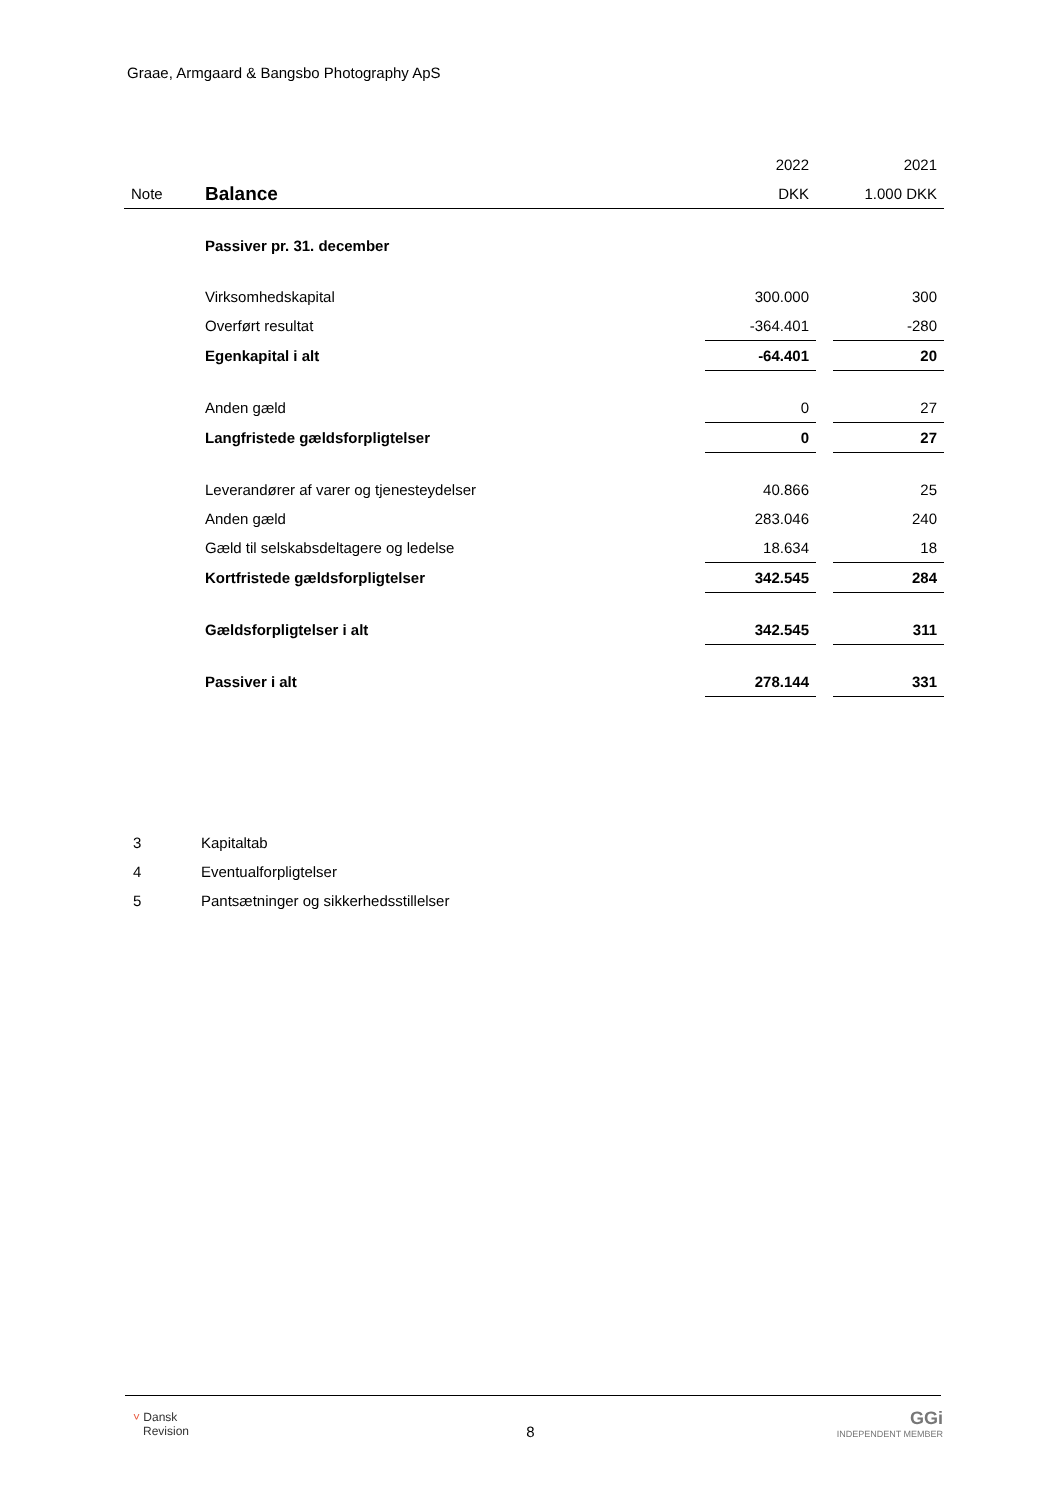Graae, Armgaard & Bangsbo Photography ApS
| | | 2022 | | 2021 |
| Note | Balance | DKK | | 1.000 DKK |
| | Passiver pr. 31. december | | | |
| | Virksomhedskapital | 300.000 | | 300 |
| | Overført resultat | -364.401 | | -280 |
| | Egenkapital i alt | -64.401 | | 20 |
| | Anden gæld | 0 | | 27 |
| | Langfristede gældsforpligtelser | 0 | | 27 |
| | Leverandører af varer og tjenesteydelser | 40.866 | | 25 |
| | Anden gæld | 283.046 | | 240 |
| | Gæld til selskabsdeltagere og ledelse | 18.634 | | 18 |
| | Kortfristede gældsforpligtelser | 342.545 | | 284 |
| | Gældsforpligtelser i alt | 342.545 | | 311 |
| | Passiver i alt | 278.144 | | 331 |
3 Kapitaltab
4 Eventualforpligtelser
5 Pantsætninger og sikkerhedsstillelser
˅ Dansk
Revision
8
GGi
INDEPENDENT MEMBER